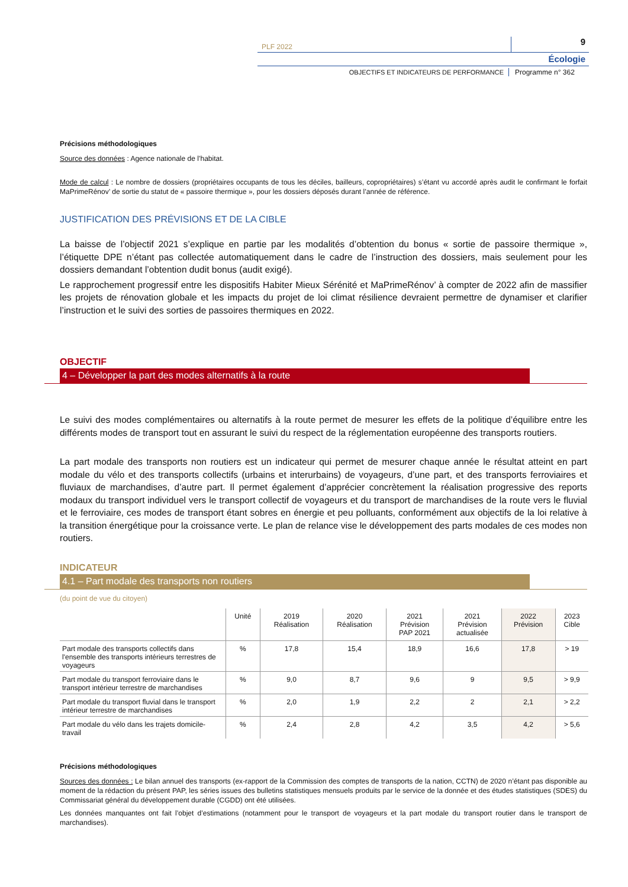PLF 2022
9
Écologie
OBJECTIFS ET INDICATEURS DE PERFORMANCE
Programme n° 362
Précisions méthodologiques
Source des données : Agence nationale de l’habitat.
Mode de calcul : Le nombre de dossiers (propriétaires occupants de tous les déciles, bailleurs, copropriétaires) s’étant vu accordé après audit le confirmant le forfait MaPrimeRénov’ de sortie du statut de « passoire thermique », pour les dossiers déposés durant l’année de référence.
JUSTIFICATION DES PRÉVISIONS ET DE LA CIBLE
La baisse de l’objectif 2021 s’explique en partie par les modalités d’obtention du bonus « sortie de passoire thermique », l’étiquette DPE n’étant pas collectée automatiquement dans le cadre de l’instruction des dossiers, mais seulement pour les dossiers demandant l’obtention dudit bonus (audit exigé).
Le rapprochement progressif entre les dispositifs Habiter Mieux Sérénité et MaPrimeRénov’ à compter de 2022 afin de massifier les projets de rénovation globale et les impacts du projet de loi climat résilience devraient permettre de dynamiser et clarifier l’instruction et le suivi des sorties de passoires thermiques en 2022.
OBJECTIF
4 – Développer la part des modes alternatifs à la route
Le suivi des modes complémentaires ou alternatifs à la route permet de mesurer les effets de la politique d’équilibre entre les différents modes de transport tout en assurant le suivi du respect de la réglementation européenne des transports routiers.
La part modale des transports non routiers est un indicateur qui permet de mesurer chaque année le résultat atteint en part modale du vélo et des transports collectifs (urbains et interurbains) de voyageurs, d’une part, et des transports ferroviaires et fluviaux de marchandises, d’autre part. Il permet également d’apprécier concrètement la réalisation progressive des reports modaux du transport individuel vers le transport collectif de voyageurs et du transport de marchandises de la route vers le fluvial et le ferroviaire, ces modes de transport étant sobres en énergie et peu polluants, conformément aux objectifs de la loi relative à la transition énergétique pour la croissance verte. Le plan de relance vise le développement des parts modales de ces modes non routiers.
INDICATEUR
4.1 – Part modale des transports non routiers
(du point de vue du citoyen)
| | Unité | 2019 Réalisation | 2020 Réalisation | 2021 Prévision PAP 2021 | 2021 Prévision actualisée | 2022 Prévision | 2023 Cible |
| --- | --- | --- | --- | --- | --- | --- | --- |
| Part modale des transports collectifs dans l'ensemble des transports intérieurs terrestres de voyageurs | % | 17,8 | 15,4 | 18,9 | 16,6 | 17,8 | > 19 |
| Part modale du transport ferroviaire dans le transport intérieur terrestre de marchandises | % | 9,0 | 8,7 | 9,6 | 9 | 9,5 | > 9,9 |
| Part modale du transport fluvial dans le transport intérieur terrestre de marchandises | % | 2,0 | 1,9 | 2,2 | 2 | 2,1 | > 2,2 |
| Part modale du vélo dans les trajets domicile-travail | % | 2,4 | 2,8 | 4,2 | 3,5 | 4,2 | > 5,6 |
Précisions méthodologiques
Sources des données : Le bilan annuel des transports (ex-rapport de la Commission des comptes de transports de la nation, CCTN) de 2020 n’étant pas disponible au moment de la rédaction du présent PAP, les séries issues des bulletins statistiques mensuels produits par le service de la donnée et des études statistiques (SDES) du Commissariat général du développement durable (CGDD) ont été utilisées.
Les données manquantes ont fait l’objet d’estimations (notamment pour le transport de voyageurs et la part modale du transport routier dans le transport de marchandises).